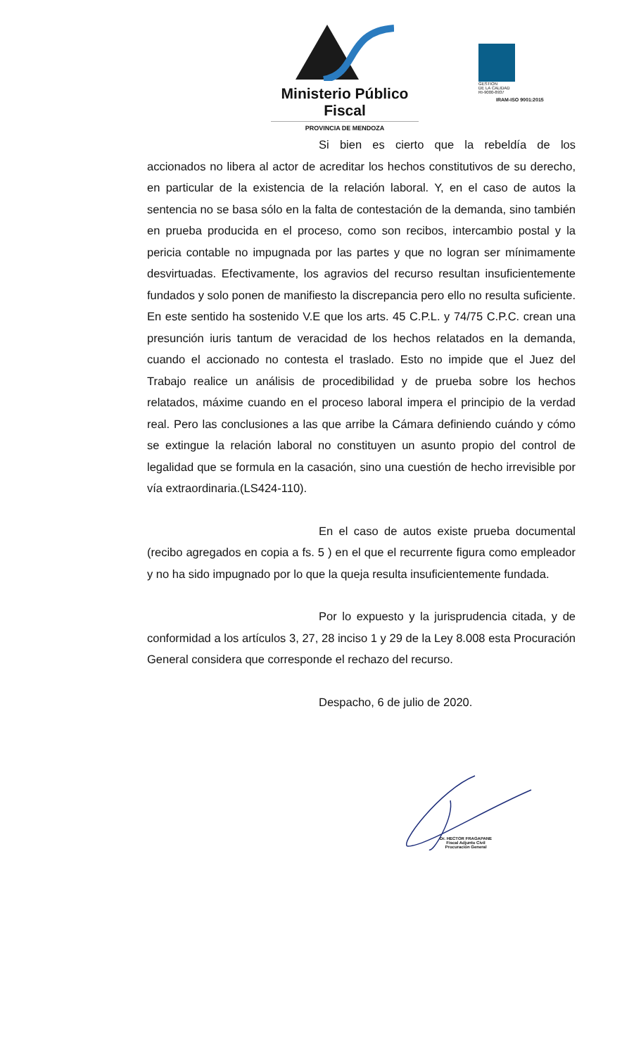Ministerio Público Fiscal
PROVINCIA DE MENDOZA
GESTION
DE LA CALIDAD
RI-9000-8937
IRAM-ISO 9001:2015
Si bien es cierto que la rebeldía de los accionados no libera al actor de acreditar los hechos constitutivos de su derecho, en particular de la existencia de la relación laboral. Y, en el caso de autos la sentencia no se basa sólo en la falta de contestación de la demanda, sino también en prueba producida en el proceso, como son recibos, intercambio postal y la pericia contable no impugnada por las partes y que no logran ser mínimamente desvirtuadas. Efectivamente, los agravios del recurso resultan insuficientemente fundados y solo ponen de manifiesto la discrepancia pero ello no resulta suficiente. En este sentido ha sostenido V.E que los arts. 45 C.P.L. y 74/75 C.P.C. crean una presunción iuris tantum de veracidad de los hechos relatados en la demanda, cuando el accionado no contesta el traslado. Esto no impide que el Juez del Trabajo realice un análisis de procedibilidad y de prueba sobre los hechos relatados, máxime cuando en el proceso laboral impera el principio de la verdad real. Pero las conclusiones a las que arribe la Cámara definiendo cuándo y cómo se extingue la relación laboral no constituyen un asunto propio del control de legalidad que se formula en la casación, sino una cuestión de hecho irrevisible por vía extraordinaria.(LS424-110).
En el caso de autos existe prueba documental (recibo agregados en copia a fs. 5 ) en el que el recurrente figura como empleador y no ha sido impugnado por lo que la queja resulta insuficientemente fundada.
Por lo expuesto y la jurisprudencia citada, y de conformidad a los artículos 3, 27, 28 inciso 1 y 29 de la Ley 8.008 esta Procuración General considera que corresponde el rechazo del recurso.
Despacho, 6 de julio de 2020.
Dr. HECTOR FRAGAPANE
Fiscal Adjunto Civil
Procuración General